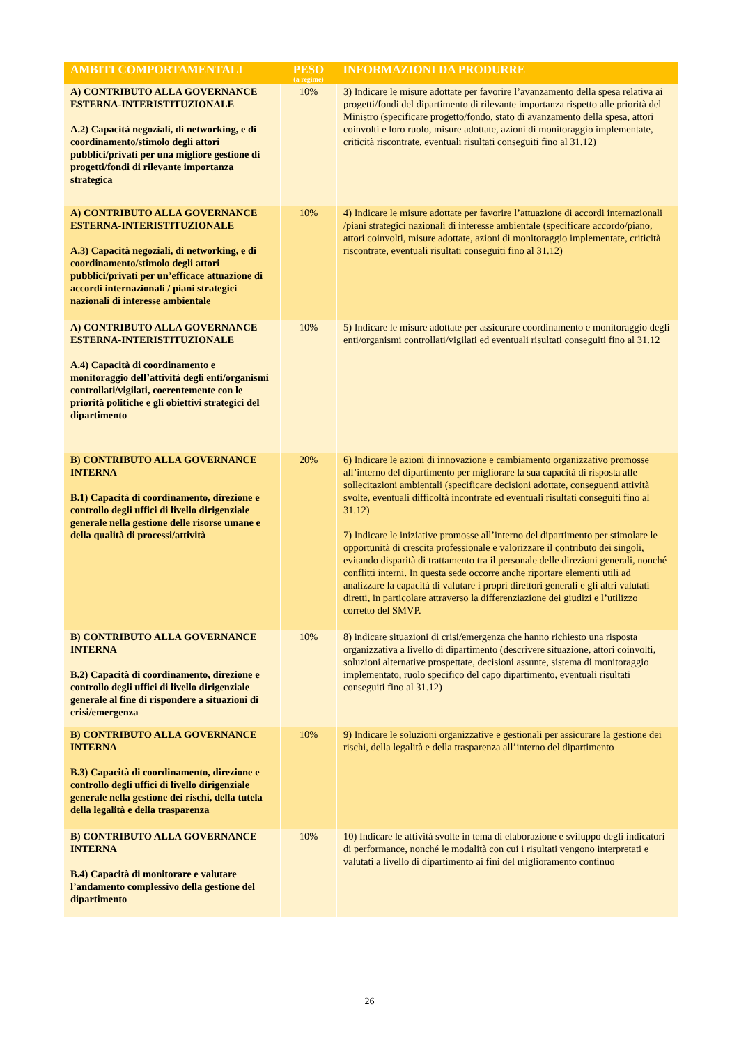| AMBITI COMPORTAMENTALI | PESO (a regime) | INFORMAZIONI DA PRODURRE |
| --- | --- | --- |
| A) CONTRIBUTO ALLA GOVERNANCE ESTERNA-INTERISTITUZIONALE A.2) Capacità negoziali, di networking, e di coordinamento/stimolo degli attori pubblici/privati per una migliore gestione di progetti/fondi di rilevante importanza strategica | 10% | 3) Indicare le misure adottate per favorire l’avanzamento della spesa relativa ai progetti/fondi del dipartimento di rilevante importanza rispetto alle priorità del Ministro (specificare progetto/fondo, stato di avanzamento della spesa, attori coinvolti e loro ruolo, misure adottate, azioni di monitoraggio implementate, criticità riscontrate, eventuali risultati conseguiti fino al 31.12) |
| A) CONTRIBUTO ALLA GOVERNANCE ESTERNA-INTERISTITUZIONALE A.3) Capacità negoziali, di networking, e di coordinamento/stimolo degli attori pubblici/privati per un’efficace attuazione di accordi internazionali / piani strategici nazionali di interesse ambientale | 10% | 4) Indicare le misure adottate per favorire l’attuazione di accordi internazionali /piani strategici nazionali di interesse ambientale (specificare accordo/piano, attori coinvolti, misure adottate, azioni di monitoraggio implementate, criticità riscontrate, eventuali risultati conseguiti fino al 31.12) |
| A) CONTRIBUTO ALLA GOVERNANCE ESTERNA-INTERISTITUZIONALE A.4) Capacità di coordinamento e monitoraggio dell’attività degli enti/organismi controllati/vigilati, coerentemente con le priorità politiche e gli obiettivi strategici del dipartimento | 10% | 5) Indicare le misure adottate per assicurare coordinamento e monitoraggio degli enti/organismi controllati/vigilati ed eventuali risultati conseguiti fino al 31.12 |
| B) CONTRIBUTO ALLA GOVERNANCE INTERNA B.1) Capacità di coordinamento, direzione e controllo degli uffici di livello dirigenziale generale nella gestione delle risorse umane e della qualità di processi/attività | 20% | 6) Indicare le azioni di innovazione e cambiamento organizzativo promosse all’interno del dipartimento per migliorare la sua capacità di risposta alle sollecitazioni ambientali (specificare decisioni adottate, conseguenti attività svolte, eventuali difficoltà incontrate ed eventuali risultati conseguiti fino al 31.12) 7) Indicare le iniziative promosse all’interno del dipartimento per stimolare le opportunità di crescita professionale e valorizzare il contributo dei singoli, evitando disparità di trattamento tra il personale delle direzioni generali, nonché conflitti interni. In questa sede occorre anche riportare elementi utili ad analizzare la capacità di valutare i propri direttori generali e gli altri valutati diretti, in particolare attraverso la differenziazione dei giudizi e l’utilizzo corretto del SMVP. |
| B) CONTRIBUTO ALLA GOVERNANCE INTERNA B.2) Capacità di coordinamento, direzione e controllo degli uffici di livello dirigenziale generale al fine di rispondere a situazioni di crisi/emergenza | 10% | 8) indicare situazioni di crisi/emergenza che hanno richiesto una risposta organizzativa a livello di dipartimento (descrivere situazione, attori coinvolti, soluzioni alternative prospettate, decisioni assunte, sistema di monitoraggio implementato, ruolo specifico del capo dipartimento, eventuali risultati conseguiti fino al 31.12) |
| B) CONTRIBUTO ALLA GOVERNANCE INTERNA B.3) Capacità di coordinamento, direzione e controllo degli uffici di livello dirigenziale generale nella gestione dei rischi, della tutela della legalità e della trasparenza | 10% | 9) Indicare le soluzioni organizzative e gestionali per assicurare la gestione dei rischi, della legalità e della trasparenza all’interno del dipartimento |
| B) CONTRIBUTO ALLA GOVERNANCE INTERNA B.4) Capacità di monitorare e valutare l’andamento complessivo della gestione del dipartimento | 10% | 10) Indicare le attività svolte in tema di elaborazione e sviluppo degli indicatori di performance, nonché le modalità con cui i risultati vengono interpretati e valutati a livello di dipartimento ai fini del miglioramento continuo |
26